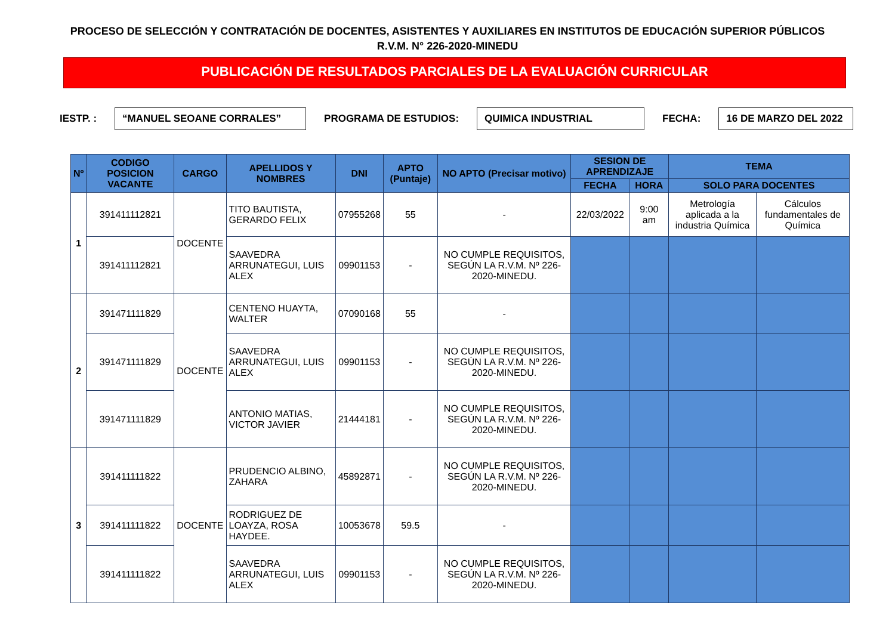PROCESO DE SELECCIÓN Y CONTRATACIÓN DE DOCENTES, ASISTENTES Y AUXILIARES EN INSTITUTOS DE EDUCACIÓN SUPERIOR PÚBLICOS
R.V.M. N° 226-2020-MINEDU
PUBLICACIÓN DE RESULTADOS PARCIALES DE LA EVALUACIÓN CURRICULAR
IESTP. : “MANUEL SEOANE CORRALES” PROGRAMA DE ESTUDIOS: QUIMICA INDUSTRIAL FECHA: 16 DE MARZO DEL 2022
| Nº | CODIGO POSICION VACANTE | CARGO | APELLIDOS Y NOMBRES | DNI | APTO (Puntaje) | NO APTO (Precisar motivo) | SESION DE APRENDIZAJE | | TEMA | |
| --- | --- | --- | --- | --- | --- | --- | --- | --- | --- | --- |
| | | | | | | | FECHA | HORA | SOLO PARA DOCENTES | |
| 1 | 391411112821 | DOCENTE | TITO BAUTISTA, GERARDO FELIX | 07955268 | 55 | - | 22/03/2022 | 9:00 am | Metrología aplicada a la industria Química | Cálculos fundamentales de Química |
| | 391411112821 | | SAAVEDRA ARRUNATEGUI, LUIS ALEX | 09901153 | - | NO CUMPLE REQUISITOS, SEGÚN LA R.V.M. Nº 226-2020-MINEDU. | | | | |
| 2 | 391471111829 | DOCENTE | CENTENO HUAYTA, WALTER | 07090168 | 55 | - | | | | |
| | 391471111829 | | SAAVEDRA ARRUNATEGUI, LUIS ALEX | 09901153 | - | NO CUMPLE REQUISITOS, SEGÚN LA R.V.M. Nº 226-2020-MINEDU. | | | | |
| | 391471111829 | | ANTONIO MATIAS, VICTOR JAVIER | 21444181 | - | NO CUMPLE REQUISITOS, SEGÚN LA R.V.M. Nº 226-2020-MINEDU. | | | | |
| 3 | 391411111822 | DOCENTE | PRUDENCIO ALBINO, ZAHARA | 45892871 | - | NO CUMPLE REQUISITOS, SEGÚN LA R.V.M. Nº 226-2020-MINEDU. | | | | |
| | 391411111822 | | RODRIGUEZ DE LOAYZA, ROSA HAYDEE. | 10053678 | 59.5 | - | | | | |
| | 391411111822 | | SAAVEDRA ARRUNATEGUI, LUIS ALEX | 09901153 | - | NO CUMPLE REQUISITOS, SEGÚN LA R.V.M. Nº 226-2020-MINEDU. | | | | |